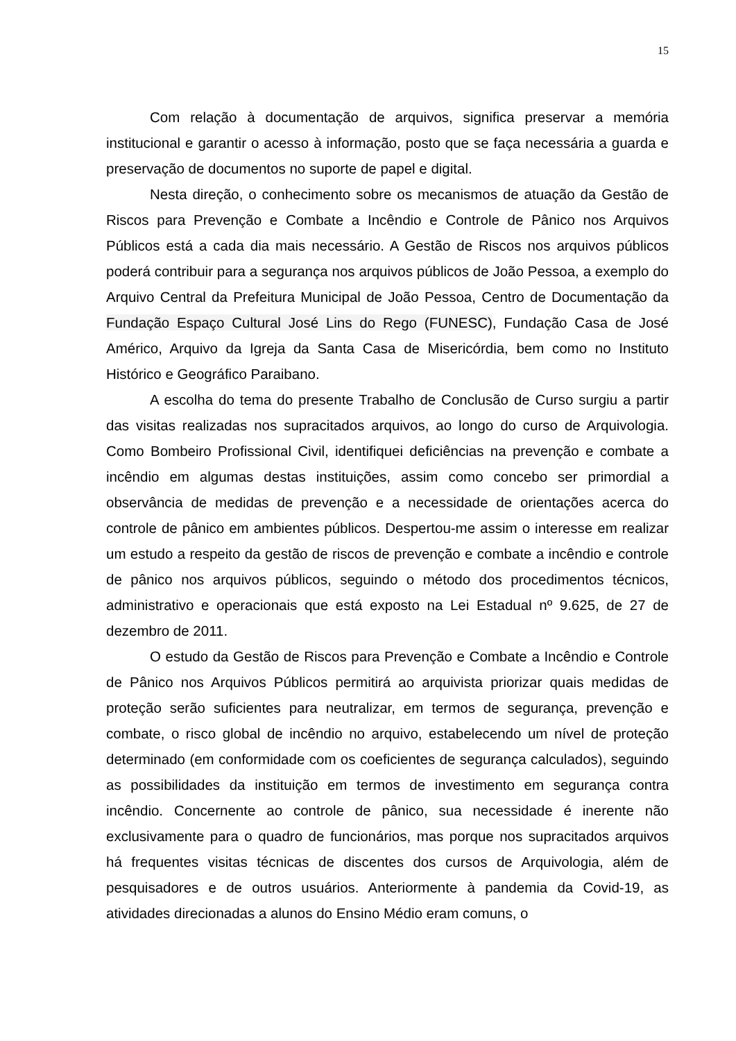15
Com relação à documentação de arquivos, significa preservar a memória institucional e garantir o acesso à informação, posto que se faça necessária a guarda e preservação de documentos no suporte de papel e digital.
Nesta direção, o conhecimento sobre os mecanismos de atuação da Gestão de Riscos para Prevenção e Combate a Incêndio e Controle de Pânico nos Arquivos Públicos está a cada dia mais necessário. A Gestão de Riscos nos arquivos públicos poderá contribuir para a segurança nos arquivos públicos de João Pessoa, a exemplo do Arquivo Central da Prefeitura Municipal de João Pessoa, Centro de Documentação da Fundação Espaço Cultural José Lins do Rego (FUNESC), Fundação Casa de José Américo, Arquivo da Igreja da Santa Casa de Misericórdia, bem como no Instituto Histórico e Geográfico Paraibano.
A escolha do tema do presente Trabalho de Conclusão de Curso surgiu a partir das visitas realizadas nos supracitados arquivos, ao longo do curso de Arquivologia. Como Bombeiro Profissional Civil, identifiquei deficiências na prevenção e combate a incêndio em algumas destas instituições, assim como concebo ser primordial a observância de medidas de prevenção e a necessidade de orientações acerca do controle de pânico em ambientes públicos. Despertou-me assim o interesse em realizar um estudo a respeito da gestão de riscos de prevenção e combate a incêndio e controle de pânico nos arquivos públicos, seguindo o método dos procedimentos técnicos, administrativo e operacionais que está exposto na Lei Estadual nº 9.625, de 27 de dezembro de 2011.
O estudo da Gestão de Riscos para Prevenção e Combate a Incêndio e Controle de Pânico nos Arquivos Públicos permitirá ao arquivista priorizar quais medidas de proteção serão suficientes para neutralizar, em termos de segurança, prevenção e combate, o risco global de incêndio no arquivo, estabelecendo um nível de proteção determinado (em conformidade com os coeficientes de segurança calculados), seguindo as possibilidades da instituição em termos de investimento em segurança contra incêndio. Concernente ao controle de pânico, sua necessidade é inerente não exclusivamente para o quadro de funcionários, mas porque nos supracitados arquivos há frequentes visitas técnicas de discentes dos cursos de Arquivologia, além de pesquisadores e de outros usuários. Anteriormente à pandemia da Covid-19, as atividades direcionadas a alunos do Ensino Médio eram comuns, o